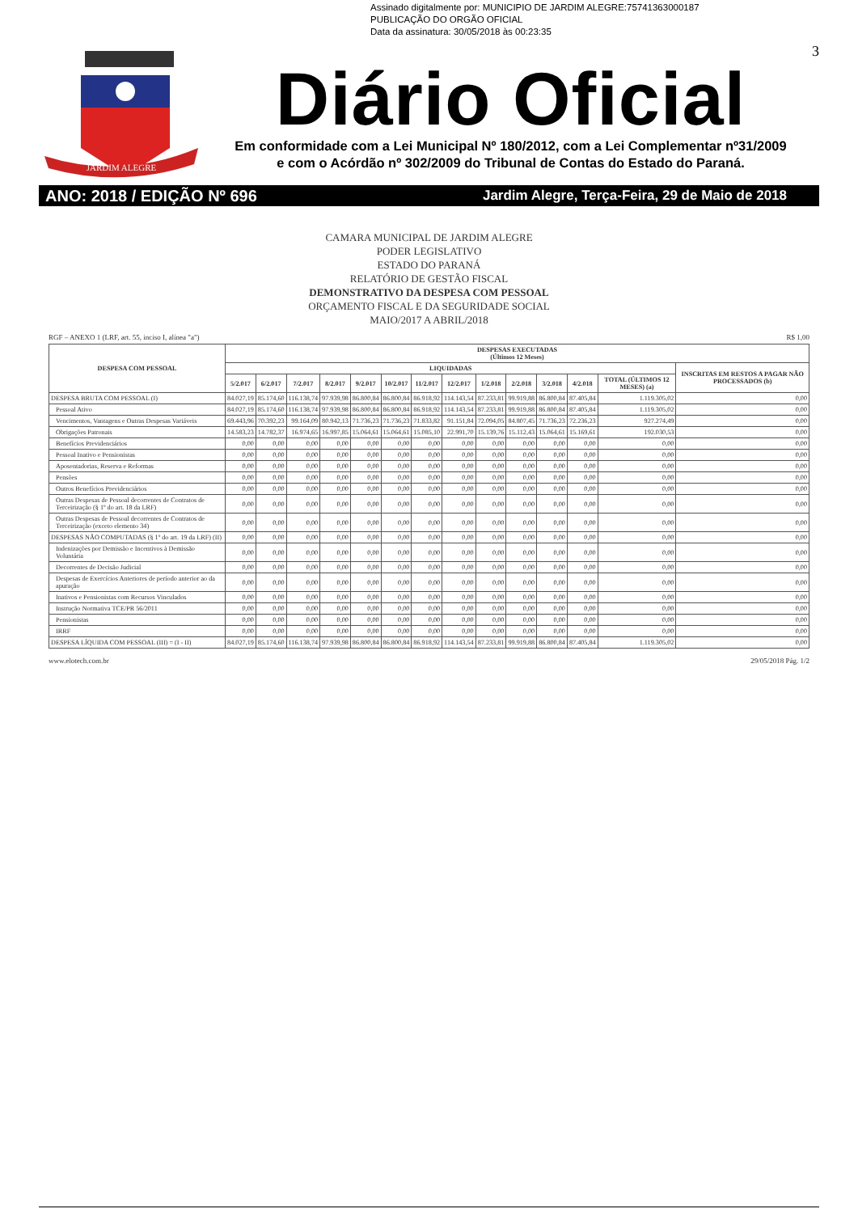Assinado digitalmente por: MUNICIPIO DE JARDIM ALEGRE:75741363000187
PUBLICAÇÃO DO ORGÃO OFICIAL
Data da assinatura: 30/05/2018 às 00:23:35
JARDIM ALEGRE
3
Diário Oficial
Em conformidade com a Lei Municipal Nº 180/2012, com a Lei Complementar nº31/2009
e com o Acórdão nº 302/2009 do Tribunal de Contas do Estado do Paraná.
ANO: 2018 / EDIÇÃO Nº 696 Jardim Alegre, Terça-Feira, 29 de Maio de 2018
CAMARA MUNICIPAL DE JARDIM ALEGRE
PODER LEGISLATIVO
ESTADO DO PARANÁ
RELATÓRIO DE GESTÃO FISCAL
DEMONSTRATIVO DA DESPESA COM PESSOAL
ORÇAMENTO FISCAL E DA SEGURIDADE SOCIAL
MAIO/2017 A ABRIL/2018
RGF – ANEXO 1 (LRF, art. 55, inciso I, alínea "a") R$ 1,00
| DESPESA COM PESSOAL | DESPESAS EXECUTADAS (Últimos 12 Meses) | | | | | | | | | | | | | |
| --- | --- | --- | --- | --- | --- | --- | --- | --- | --- | --- | --- | --- | --- | --- |
| | LIQUIDADAS | | | | | | | | | | | | | INSCRITAS EM RESTOS A PAGAR NÃO PROCESSADOS (b) |
| | 5/2.017 | 6/2.017 | 7/2.017 | 8/2.017 | 9/2.017 | 10/2.017 | 11/2.017 | 12/2.017 | 1/2.018 | 2/2.018 | 3/2.018 | 4/2.018 | TOTAL (ÚLTIMOS 12 MESES) (a) | |
| DESPESA BRUTA COM PESSOAL (I) | 84.027,19 | 85.174,60 | 116.138,74 | 97.939,98 | 86.800,84 | 86.800,84 | 86.918,92 | 114.143,54 | 87.233,81 | 99.919,88 | 86.800,84 | 87.405,84 | 1.119.305,02 | 0,00 |
| Pessoal Ativo | 84.027,19 | 85.174,60 | 116.138,74 | 97.939,98 | 86.800,84 | 86.800,84 | 86.918,92 | 114.143,54 | 87.233,81 | 99.919,88 | 86.800,84 | 87.405,84 | 1.119.305,02 | 0,00 |
| Vencimentos, Vantagens e Outras Despesas Variáveis | 69.443,96 | 70.392,23 | 99.164,09 | 80.942,13 | 71.736,23 | 71.736,23 | 71.833,82 | 91.151,84 | 72.094,05 | 84.807,45 | 71.736,23 | 72.236,23 | 927.274,49 | 0,00 |
| Obrigações Patronais | 14.583,23 | 14.782,37 | 16.974,65 | 16.997,85 | 15.064,61 | 15.064,61 | 15.085,10 | 22.991,70 | 15.139,76 | 15.112,43 | 15.064,61 | 15.169,61 | 192.030,53 | 0,00 |
| Benefícios Previdenciários | 0,00 | 0,00 | 0,00 | 0,00 | 0,00 | 0,00 | 0,00 | 0,00 | 0,00 | 0,00 | 0,00 | 0,00 | 0,00 | 0,00 |
| Pessoal Inativo e Pensionistas | 0,00 | 0,00 | 0,00 | 0,00 | 0,00 | 0,00 | 0,00 | 0,00 | 0,00 | 0,00 | 0,00 | 0,00 | 0,00 | 0,00 |
| Aposentadorias, Reserva e Reformas | 0,00 | 0,00 | 0,00 | 0,00 | 0,00 | 0,00 | 0,00 | 0,00 | 0,00 | 0,00 | 0,00 | 0,00 | 0,00 | 0,00 |
| Pensões | 0,00 | 0,00 | 0,00 | 0,00 | 0,00 | 0,00 | 0,00 | 0,00 | 0,00 | 0,00 | 0,00 | 0,00 | 0,00 | 0,00 |
| Outros Benefícios Previdenciários | 0,00 | 0,00 | 0,00 | 0,00 | 0,00 | 0,00 | 0,00 | 0,00 | 0,00 | 0,00 | 0,00 | 0,00 | 0,00 | 0,00 |
| Outras Despesas de Pessoal decorrentes de Contratos de Terceirização (§ 1º do art. 18 da LRF) | 0,00 | 0,00 | 0,00 | 0,00 | 0,00 | 0,00 | 0,00 | 0,00 | 0,00 | 0,00 | 0,00 | 0,00 | 0,00 | 0,00 |
| Outras Despesas de Pessoal decorrentes de Contratos de Terceirização (exceto elemento 34) | 0,00 | 0,00 | 0,00 | 0,00 | 0,00 | 0,00 | 0,00 | 0,00 | 0,00 | 0,00 | 0,00 | 0,00 | 0,00 | 0,00 |
| DESPESAS NÃO COMPUTADAS (§ 1º do art. 19 da LRF) (II) | 0,00 | 0,00 | 0,00 | 0,00 | 0,00 | 0,00 | 0,00 | 0,00 | 0,00 | 0,00 | 0,00 | 0,00 | 0,00 | 0,00 |
| Indenizações por Demissão e Incentivos à Demissão Voluntária | 0,00 | 0,00 | 0,00 | 0,00 | 0,00 | 0,00 | 0,00 | 0,00 | 0,00 | 0,00 | 0,00 | 0,00 | 0,00 | 0,00 |
| Decorrentes de Decisão Judicial | 0,00 | 0,00 | 0,00 | 0,00 | 0,00 | 0,00 | 0,00 | 0,00 | 0,00 | 0,00 | 0,00 | 0,00 | 0,00 | 0,00 |
| Despesas de Exercícios Anteriores de período anterior ao da apuração | 0,00 | 0,00 | 0,00 | 0,00 | 0,00 | 0,00 | 0,00 | 0,00 | 0,00 | 0,00 | 0,00 | 0,00 | 0,00 | 0,00 |
| Inativos e Pensionistas com Recursos Vinculados | 0,00 | 0,00 | 0,00 | 0,00 | 0,00 | 0,00 | 0,00 | 0,00 | 0,00 | 0,00 | 0,00 | 0,00 | 0,00 | 0,00 |
| Instrução Normativa TCE/PR 56/2011 | 0,00 | 0,00 | 0,00 | 0,00 | 0,00 | 0,00 | 0,00 | 0,00 | 0,00 | 0,00 | 0,00 | 0,00 | 0,00 | 0,00 |
| Pensionistas | 0,00 | 0,00 | 0,00 | 0,00 | 0,00 | 0,00 | 0,00 | 0,00 | 0,00 | 0,00 | 0,00 | 0,00 | 0,00 | 0,00 |
| IRRF | 0,00 | 0,00 | 0,00 | 0,00 | 0,00 | 0,00 | 0,00 | 0,00 | 0,00 | 0,00 | 0,00 | 0,00 | 0,00 | 0,00 |
| DESPESA LÍQUIDA COM PESSOAL (III) = (I - II) | 84.027,19 | 85.174,60 | 116.138,74 | 97.939,98 | 86.800,84 | 86.800,84 | 86.918,92 | 114.143,54 | 87.233,81 | 99.919,88 | 86.800,84 | 87.405,84 | 1.119.305,02 | 0,00 |
www.elotech.com.br 29/05/2018 Pág. 1/2